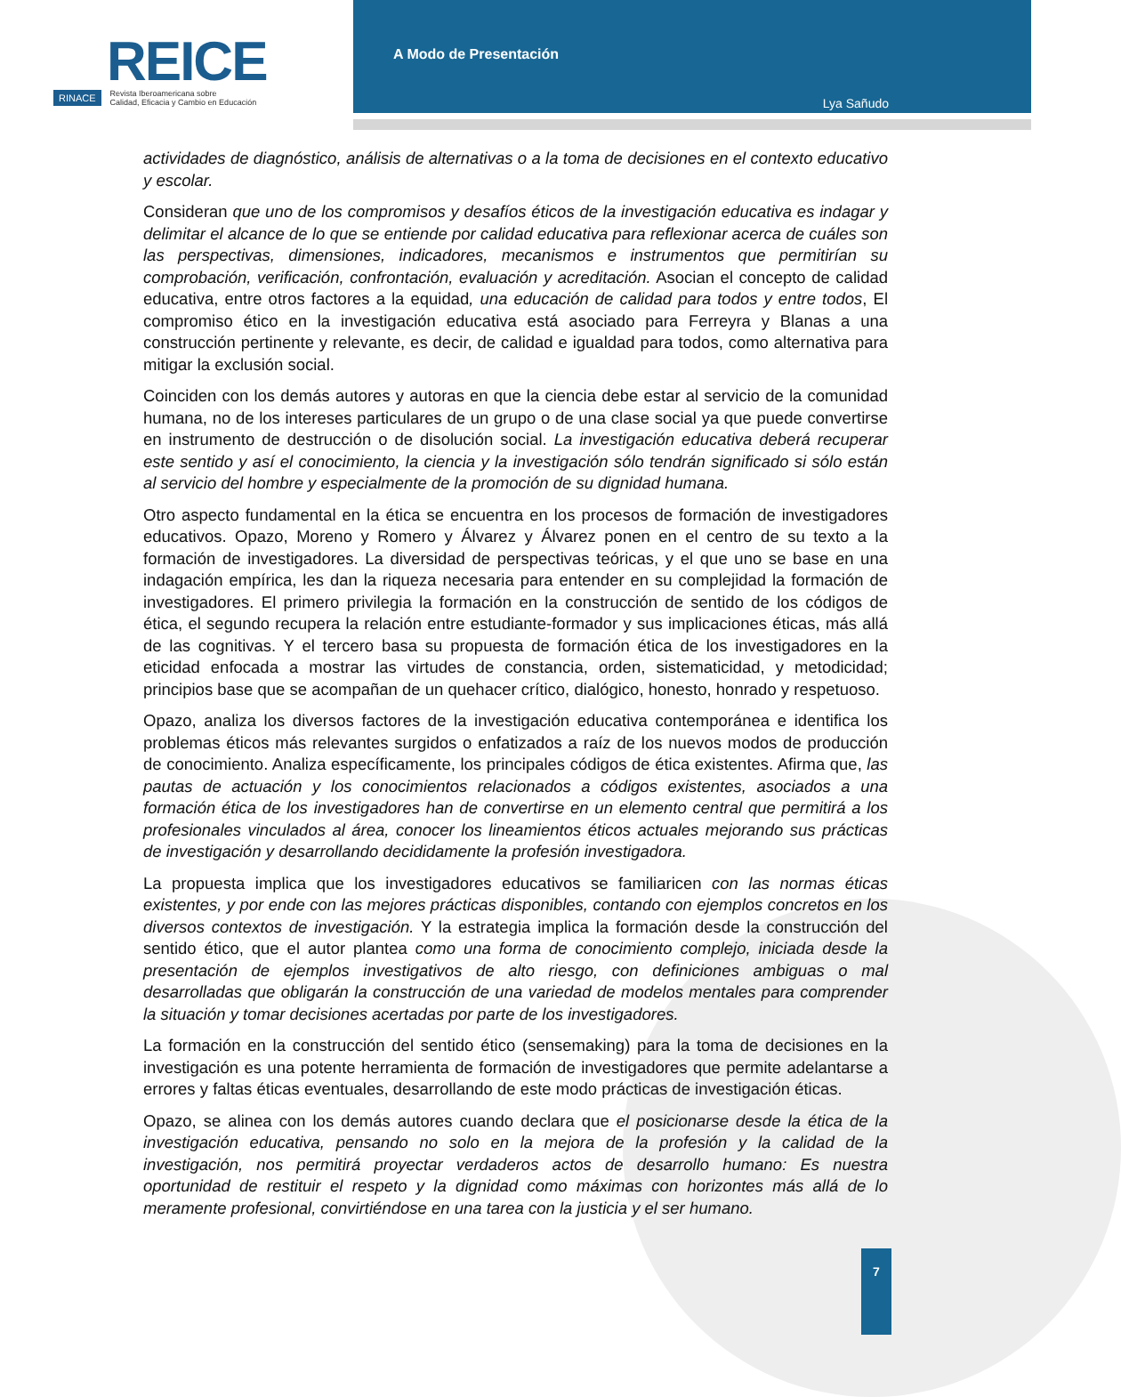REICE
RINACE Revista Iberoamericana sobre
Calidad, Eficacia y Cambio en Educación
A Modo de Presentación
Lya Sañudo
actividades de diagnóstico, análisis de alternativas o a la toma de decisiones en el contexto educativo y escolar.
Consideran que uno de los compromisos y desafíos éticos de la investigación educativa es indagar y delimitar el alcance de lo que se entiende por calidad educativa para reflexionar acerca de cuáles son las perspectivas, dimensiones, indicadores, mecanismos e instrumentos que permitirían su comprobación, verificación, confrontación, evaluación y acreditación. Asocian el concepto de calidad educativa, entre otros factores a la equidad, una educación de calidad para todos y entre todos, El compromiso ético en la investigación educativa está asociado para Ferreyra y Blanas a una construcción pertinente y relevante, es decir, de calidad e igualdad para todos, como alternativa para mitigar la exclusión social.
Coinciden con los demás autores y autoras en que la ciencia debe estar al servicio de la comunidad humana, no de los intereses particulares de un grupo o de una clase social ya que puede convertirse en instrumento de destrucción o de disolución social. La investigación educativa deberá recuperar este sentido y así el conocimiento, la ciencia y la investigación sólo tendrán significado si sólo están al servicio del hombre y especialmente de la promoción de su dignidad humana.
Otro aspecto fundamental en la ética se encuentra en los procesos de formación de investigadores educativos. Opazo, Moreno y Romero y Álvarez y Álvarez ponen en el centro de su texto a la formación de investigadores. La diversidad de perspectivas teóricas, y el que uno se base en una indagación empírica, les dan la riqueza necesaria para entender en su complejidad la formación de investigadores. El primero privilegia la formación en la construcción de sentido de los códigos de ética, el segundo recupera la relación entre estudiante-formador y sus implicaciones éticas, más allá de las cognitivas. Y el tercero basa su propuesta de formación ética de los investigadores en la eticidad enfocada a mostrar las virtudes de constancia, orden, sistematicidad, y metodicidad; principios base que se acompañan de un quehacer crítico, dialógico, honesto, honrado y respetuoso.
Opazo, analiza los diversos factores de la investigación educativa contemporánea e identifica los problemas éticos más relevantes surgidos o enfatizados a raíz de los nuevos modos de producción de conocimiento. Analiza específicamente, los principales códigos de ética existentes. Afirma que, las pautas de actuación y los conocimientos relacionados a códigos existentes, asociados a una formación ética de los investigadores han de convertirse en un elemento central que permitirá a los profesionales vinculados al área, conocer los lineamientos éticos actuales mejorando sus prácticas de investigación y desarrollando decididamente la profesión investigadora.
La propuesta implica que los investigadores educativos se familiaricen con las normas éticas existentes, y por ende con las mejores prácticas disponibles, contando con ejemplos concretos en los diversos contextos de investigación. Y la estrategia implica la formación desde la construcción del sentido ético, que el autor plantea como una forma de conocimiento complejo, iniciada desde la presentación de ejemplos investigativos de alto riesgo, con definiciones ambiguas o mal desarrolladas que obligarán la construcción de una variedad de modelos mentales para comprender la situación y tomar decisiones acertadas por parte de los investigadores.
La formación en la construcción del sentido ético (sensemaking) para la toma de decisiones en la investigación es una potente herramienta de formación de investigadores que permite adelantarse a errores y faltas éticas eventuales, desarrollando de este modo prácticas de investigación éticas.
Opazo, se alinea con los demás autores cuando declara que el posicionarse desde la ética de la investigación educativa, pensando no solo en la mejora de la profesión y la calidad de la investigación, nos permitirá proyectar verdaderos actos de desarrollo humano: Es nuestra oportunidad de restituir el respeto y la dignidad como máximas con horizontes más allá de lo meramente profesional, convirtiéndose en una tarea con la justicia y el ser humano.
7